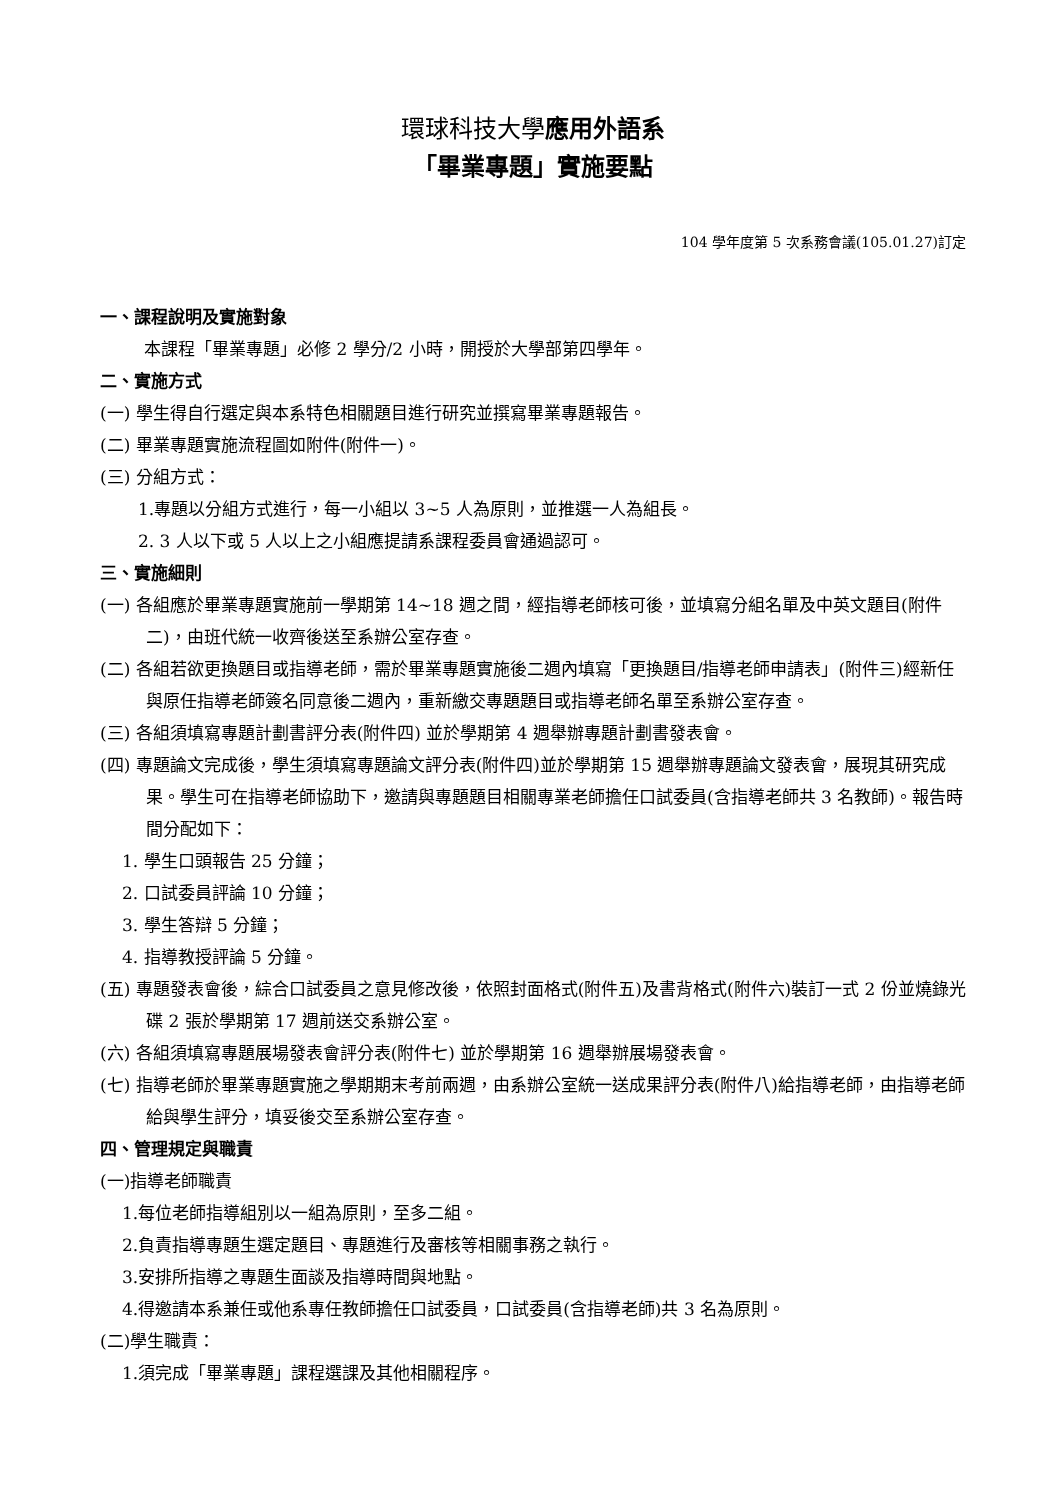環球科技大學應用外語系
「畢業專題」實施要點
104 學年度第 5 次系務會議(105.01.27)訂定
一、課程說明及實施對象
本課程「畢業專題」必修 2 學分/2 小時，開授於大學部第四學年。
二、實施方式
(一) 學生得自行選定與本系特色相關題目進行研究並撰寫畢業專題報告。
(二) 畢業專題實施流程圖如附件(附件一)。
(三) 分組方式：
1.專題以分組方式進行，每一小組以 3~5 人為原則，並推選一人為組長。
2. 3 人以下或 5 人以上之小組應提請系課程委員會通過認可。
三、實施細則
(一) 各組應於畢業專題實施前一學期第 14~18 週之間，經指導老師核可後，並填寫分組名單及中英文題目(附件二)，由班代統一收齊後送至系辦公室存查。
(二) 各組若欲更換題目或指導老師，需於畢業專題實施後二週內填寫「更換題目/指導老師申請表」(附件三)經新任與原任指導老師簽名同意後二週內，重新繳交專題題目或指導老師名單至系辦公室存查。
(三) 各組須填寫專題計劃書評分表(附件四) 並於學期第 4 週舉辦專題計劃書發表會。
(四) 專題論文完成後，學生須填寫專題論文評分表(附件四)並於學期第 15 週舉辦專題論文發表會，展現其研究成果。學生可在指導老師協助下，邀請與專題題目相關專業老師擔任口試委員(含指導老師共 3 名教師)。報告時間分配如下：
1. 學生口頭報告 25 分鐘；
2. 口試委員評論 10 分鐘；
3. 學生答辯 5 分鐘；
4. 指導教授評論 5 分鐘。
(五) 專題發表會後，綜合口試委員之意見修改後，依照封面格式(附件五)及書背格式(附件六)裝訂一式 2 份並燒錄光碟 2 張於學期第 17 週前送交系辦公室。
(六) 各組須填寫專題展場發表會評分表(附件七) 並於學期第 16 週舉辦展場發表會。
(七) 指導老師於畢業專題實施之學期期末考前兩週，由系辦公室統一送成果評分表(附件八)給指導老師，由指導老師給與學生評分，填妥後交至系辦公室存查。
四、管理規定與職責
(一)指導老師職責
1.每位老師指導組別以一組為原則，至多二組。
2.負責指導專題生選定題目、專題進行及審核等相關事務之執行。
3.安排所指導之專題生面談及指導時間與地點。
4.得邀請本系兼任或他系專任教師擔任口試委員，口試委員(含指導老師)共 3 名為原則。
(二)學生職責：
1.須完成「畢業專題」課程選課及其他相關程序。